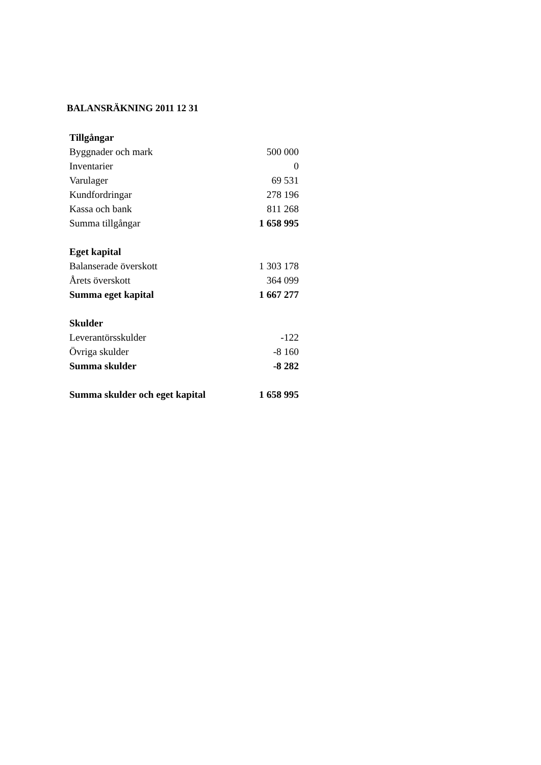BALANSRÄKNING 2011 12 31
| Tillgångar | |
| Byggnader och mark | 500 000 |
| Inventarier | 0 |
| Varulager | 69 531 |
| Kundfordringar | 278 196 |
| Kassa och bank | 811 268 |
| Summa tillgångar | 1 658 995 |
| Eget kapital | |
| Balanserade överskott | 1 303 178 |
| Årets överskott | 364 099 |
| Summa eget kapital | 1 667 277 |
| Skulder | |
| Leverantörsskulder | -122 |
| Övriga skulder | -8 160 |
| Summa skulder | -8 282 |
| Summa skulder och eget kapital | 1 658 995 |